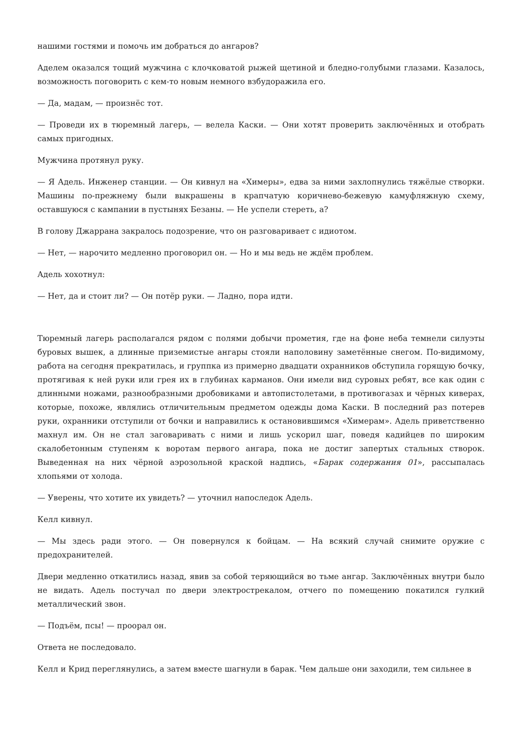нашими гостями и помочь им добраться до ангаров?
Аделем оказался тощий мужчина с клочковатой рыжей щетиной и бледно-голубыми глазами. Казалось, возможность поговорить с кем-то новым немного взбудоражила его.
— Да, мадам, — произнёс тот.
— Проведи их в тюремный лагерь, — велела Каски. — Они хотят проверить заключённых и отобрать самых пригодных.
Мужчина протянул руку.
— Я Адель. Инженер станции. — Он кивнул на «Химеры», едва за ними захлопнулись тяжёлые створки. Машины по-прежнему были выкрашены в крапчатую коричнево-бежевую камуфляжную схему, оставшуюся с кампании в пустынях Безаны. — Не успели стереть, а?
В голову Джаррана закралось подозрение, что он разговаривает с идиотом.
— Нет, — нарочито медленно проговорил он. — Но и мы ведь не ждём проблем.
Адель хохотнул:
— Нет, да и стоит ли? — Он потёр руки. — Ладно, пора идти.
Тюремный лагерь располагался рядом с полями добычи прометия, где на фоне неба темнели силуэты буровых вышек, а длинные приземистые ангары стояли наполовину заметённые снегом. По-видимому, работа на сегодня прекратилась, и группка из примерно двадцати охранников обступила горящую бочку, протягивая к ней руки или грея их в глубинах карманов. Они имели вид суровых ребят, все как один с длинными ножами, разнообразными дробовиками и автопистолетами, в противогазах и чёрных киверах, которые, похоже, являлись отличительным предметом одежды дома Каски. В последний раз потерев руки, охранники отступили от бочки и направились к остановившимся «Химерам». Адель приветственно махнул им. Он не стал заговаривать с ними и лишь ускорил шаг, поведя кадийцев по широким скалобетонным ступеням к воротам первого ангара, пока не достиг запертых стальных створок. Выведенная на них чёрной аэрозольной краской надпись, «Барак содержания 01», рассыпалась хлопьями от холода.
— Уверены, что хотите их увидеть? — уточнил напоследок Адель.
Келл кивнул.
— Мы здесь ради этого. — Он повернулся к бойцам. — На всякий случай снимите оружие с предохранителей.
Двери медленно откатились назад, явив за собой теряющийся во тьме ангар. Заключённых внутри было не видать. Адель постучал по двери электрострекалом, отчего по помещению покатился гулкий металлический звон.
— Подъём, псы! — проорал он.
Ответа не последовало.
Келл и Крид переглянулись, а затем вместе шагнули в барак. Чем дальше они заходили, тем сильнее в